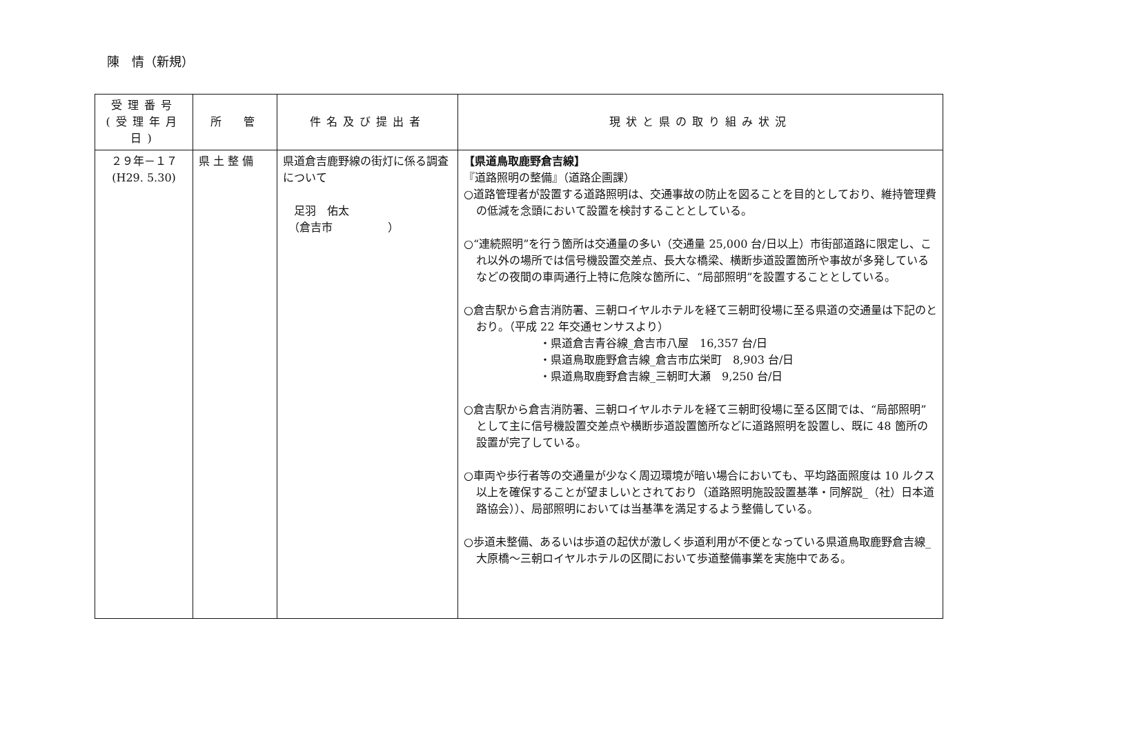陳　情（新規）
| 受理番号 (受理年月日) | 所 管 | 件名及び提出者 | 現状と県の取り組み状況 |
| --- | --- | --- | --- |
| ２９年－１７ (H29. 5.30) | 県 土 整 備 | 県道倉吉鹿野線の街灯に係る調査について 足羽 佑太 （倉吉市 ） | 【県道鳥取鹿野倉吉線】 『道路照明の整備』（道路企画課） ○道路管理者が設置する道路照明は、交通事故の防止を図ることを目的としており、維持管理費の低減を念頭において設置を検討することとしている。 ○“連続照明”を行う箇所は交通量の多い（交通量 25,000 台/日以上）市街部道路に限定し、これ以外の場所では信号機設置交差点、長大な橋梁、横断歩道設置箇所や事故が多発しているなどの夜間の車両通行上特に危険な箇所に、“局部照明”を設置することとしている。 ○倉吉駅から倉吉消防署、三朝ロイヤルホテルを経て三朝町役場に至る県道の交通量は下記のとおり。（平成 22 年交通センサスより） ・県道倉吉青谷線_倉吉市八屋 16,357 台/日 ・県道鳥取鹿野倉吉線_倉吉市広栄町 8,903 台/日 ・県道鳥取鹿野倉吉線_三朝町大瀬 9,250 台/日 ○倉吉駅から倉吉消防署、三朝ロイヤルホテルを経て三朝町役場に至る区間では、“局部照明”として主に信号機設置交差点や横断歩道設置箇所などに道路照明を設置し、既に 48 箇所の設置が完了している。 ○車両や歩行者等の交通量が少なく周辺環境が暗い場合においても、平均路面照度は 10 ルクス以上を確保することが望ましいとされており（道路照明施設設置基準・同解説_（社）日本道路協会））、局部照明においては当基準を満足するよう整備している。 ○歩道未整備、あるいは歩道の起伏が激しく歩道利用が不便となっている県道鳥取鹿野倉吉線_大原橋～三朝ロイヤルホテルの区間において歩道整備事業を実施中である。 |